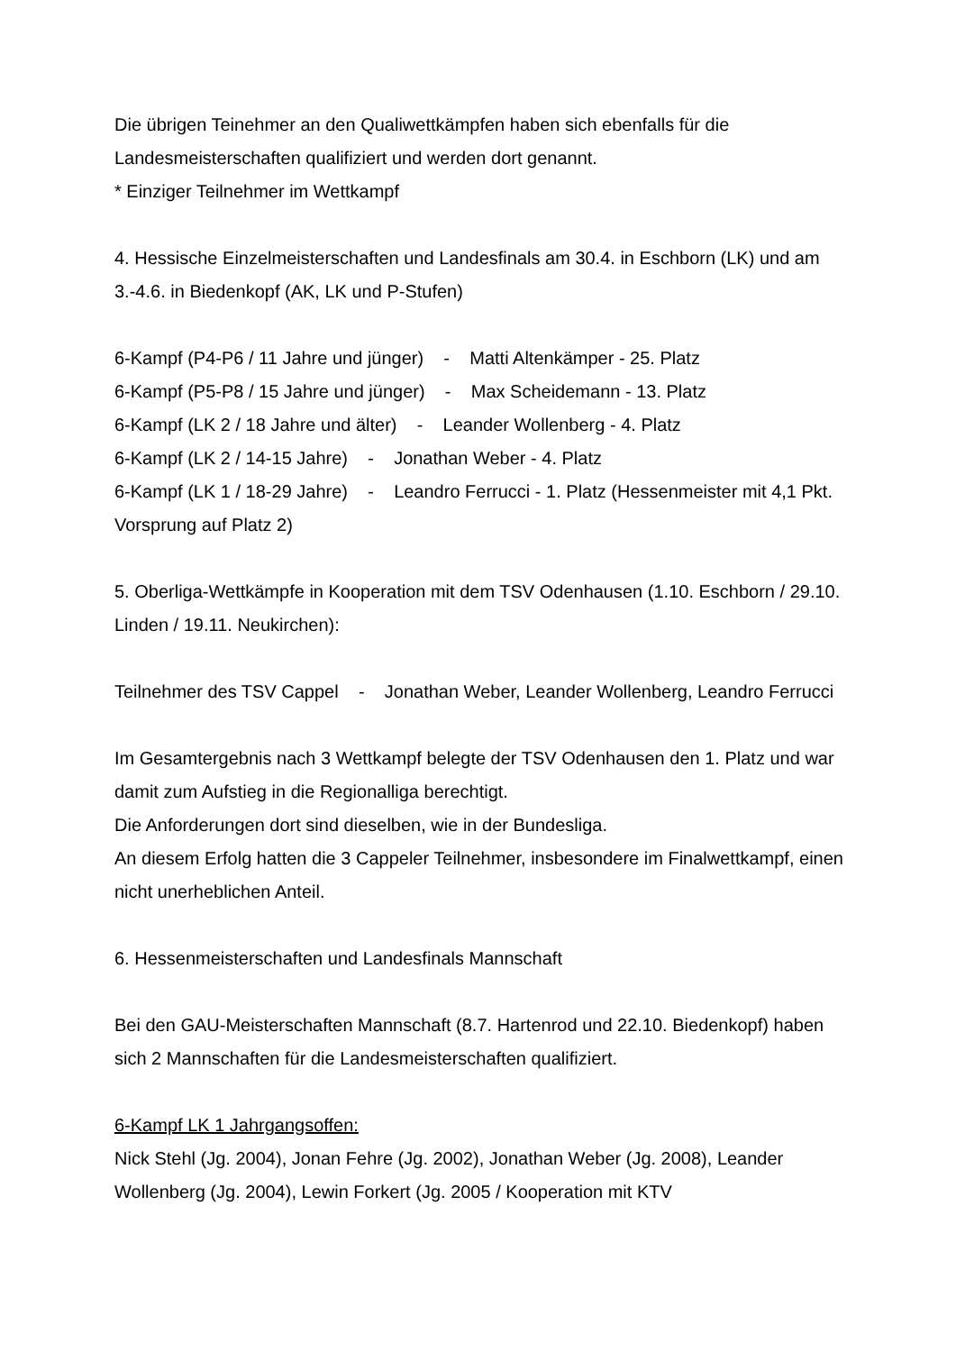Die übrigen Teinehmer an den Qualiwettkämpfen haben sich ebenfalls für die Landesmeisterschaften qualifiziert und werden dort genannt.
* Einziger Teilnehmer im Wettkampf
4. Hessische Einzelmeisterschaften und Landesfinals am 30.4. in Eschborn (LK) und am 3.-4.6. in Biedenkopf (AK, LK und P-Stufen)
6-Kampf (P4-P6 / 11 Jahre und jünger) - Matti Altenkämper - 25. Platz
6-Kampf (P5-P8 / 15 Jahre und jünger) - Max Scheidemann - 13. Platz
6-Kampf (LK 2 / 18 Jahre und älter) - Leander Wollenberg - 4. Platz
6-Kampf (LK 2 / 14-15 Jahre) - Jonathan Weber - 4. Platz
6-Kampf (LK 1 / 18-29 Jahre) - Leandro Ferrucci - 1. Platz (Hessenmeister mit 4,1 Pkt. Vorsprung auf Platz 2)
5. Oberliga-Wettkämpfe in Kooperation mit dem TSV Odenhausen (1.10. Eschborn / 29.10. Linden / 19.11. Neukirchen):
Teilnehmer des TSV Cappel - Jonathan Weber, Leander Wollenberg, Leandro Ferrucci
Im Gesamtergebnis nach 3 Wettkampf belegte der TSV Odenhausen den 1. Platz und war damit zum Aufstieg in die Regionalliga berechtigt.
Die Anforderungen dort sind dieselben, wie in der Bundesliga.
An diesem Erfolg hatten die 3 Cappeler Teilnehmer, insbesondere im Finalwettkampf, einen nicht unerheblichen Anteil.
6. Hessenmeisterschaften und Landesfinals Mannschaft
Bei den GAU-Meisterschaften Mannschaft (8.7. Hartenrod und 22.10. Biedenkopf) haben sich 2 Mannschaften für die Landesmeisterschaften qualifiziert.
6-Kampf LK 1 Jahrgangsoffen:
Nick Stehl (Jg. 2004), Jonan Fehre (Jg. 2002), Jonathan Weber (Jg. 2008), Leander Wollenberg (Jg. 2004), Lewin Forkert (Jg. 2005 / Kooperation mit KTV